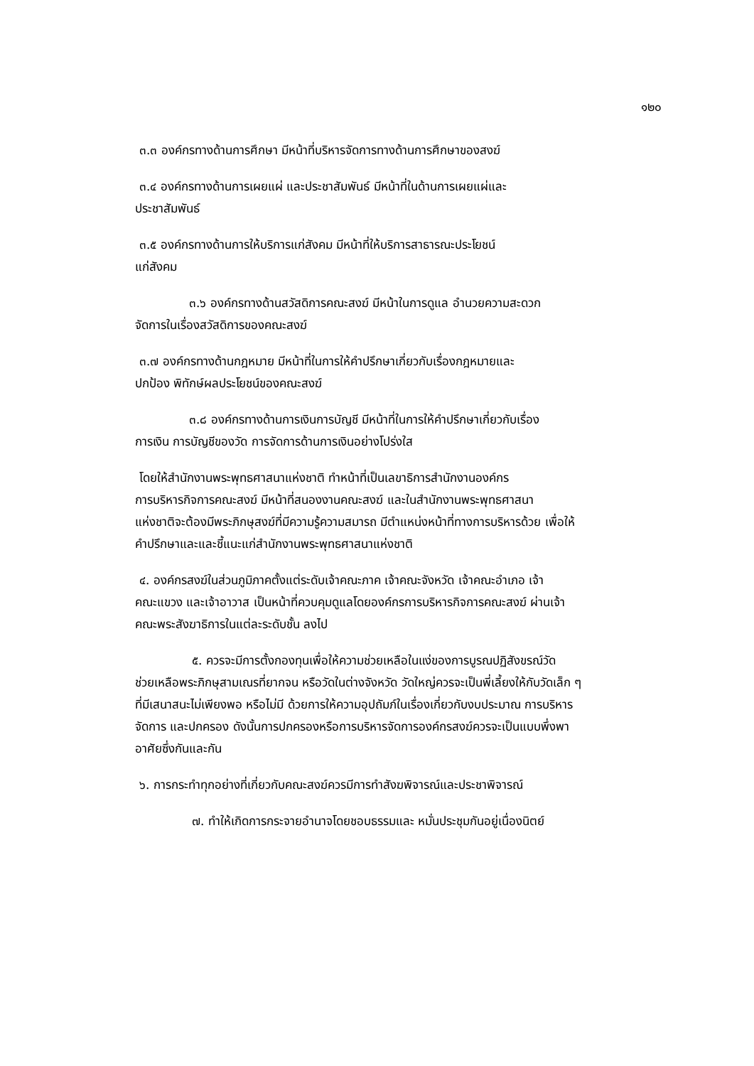๑๒๐
๓.๓ องค์กรทางด้านการศึกษา มีหน้าที่บริหารจัดการทางด้านการศึกษาของสงฆ์
๓.๔ องค์กรทางด้านการเผยแผ่ และประชาสัมพันธ์ มีหน้าที่ในด้านการเผยแผ่และ
ประชาสัมพันธ์
๓.๕ องค์กรทางด้านการให้บริการแก่สังคม มีหน้าที่ให้บริการสาธารณะประโยชน์
แก่สังคม
๓.๖ องค์กรทางด้านสวัสดิการคณะสงฆ์ มีหน้าในการดูแล อำนวยความสะดวก
จัดการในเรื่องสวัสดิการของคณะสงฆ์
๓.๗ องค์กรทางด้านกฎหมาย มีหน้าที่ในการให้คำปรึกษาเกี่ยวกับเรื่องกฎหมายและ
ปกป้อง พิทักษ์ผลประโยชน์ของคณะสงฆ์
๓.๘ องค์กรทางด้านการเงินการบัญชี มีหน้าที่ในการให้คำปรึกษาเกี่ยวกับเรื่อง
การเงิน การบัญชีของวัด การจัดการด้านการเงินอย่างโปร่งใส
โดยให้สำนักงานพระพุทธศาสนาแห่งชาติ ทำหน้าที่เป็นเลขาธิการสำนักงานองค์กร
การบริหารกิจการคณะสงฆ์ มีหน้าที่สนองงานคณะสงฆ์ และในสำนักงานพระพุทธศาสนา
แห่งชาติจะต้องมีพระภิกษุสงฆ์ที่มีความรู้ความสมารถ มีตำแหน่งหน้าที่ทางการบริหารด้วย เพื่อให้
คำปรึกษาและและชี้แนะแก่สำนักงานพระพุทธศาสนาแห่งชาติ
๔. องค์กรสงฆ์ในส่วนภูมิภาคตั้งแต่ระดับเจ้าคณะภาค เจ้าคณะจังหวัด เจ้าคณะอำเภอ เจ้า
คณะแขวง และเจ้าอาวาส เป็นหน้าที่ควบคุมดูแลโดยองค์กรการบริหารกิจการคณะสงฆ์ ผ่านเจ้า
คณะพระสังฆาธิการในแต่ละระดับชั้น ลงไป
๕. ควรจะมีการตั้งกองทุนเพื่อให้ความช่วยเหลือในแง่ของการบูรณปฏิสังขรณ์วัด
ช่วยเหลือพระภิกษุสามเณรที่ยากจน หรือวัดในต่างจังหวัด วัดใหญ่ควรจะเป็นพี่เลี้ยงให้กับวัดเล็ก ๆ
ที่มีเสนาสนะไม่เพียงพอ หรือไม่มี ด้วยการให้ความอุปถัมภ์ในเรื่องเกี่ยวกับงบประมาณ การบริหาร
จัดการ และปกครอง ดังนั้นการปกครองหรือการบริหารจัดการองค์กรสงฆ์ควรจะเป็นแบบพึ่งพา
อาศัยซึ่งกันและกัน
๖. การกระทำทุกอย่างที่เกี่ยวกับคณะสงฆ์ควรมีการทำสังฆพิจารณ์และประชาพิจารณ์
๗. ทำให้เกิดการกระจายอำนาจโดยชอบธรรมและ หมั่นประชุมกันอยู่เนื่องนิตย์